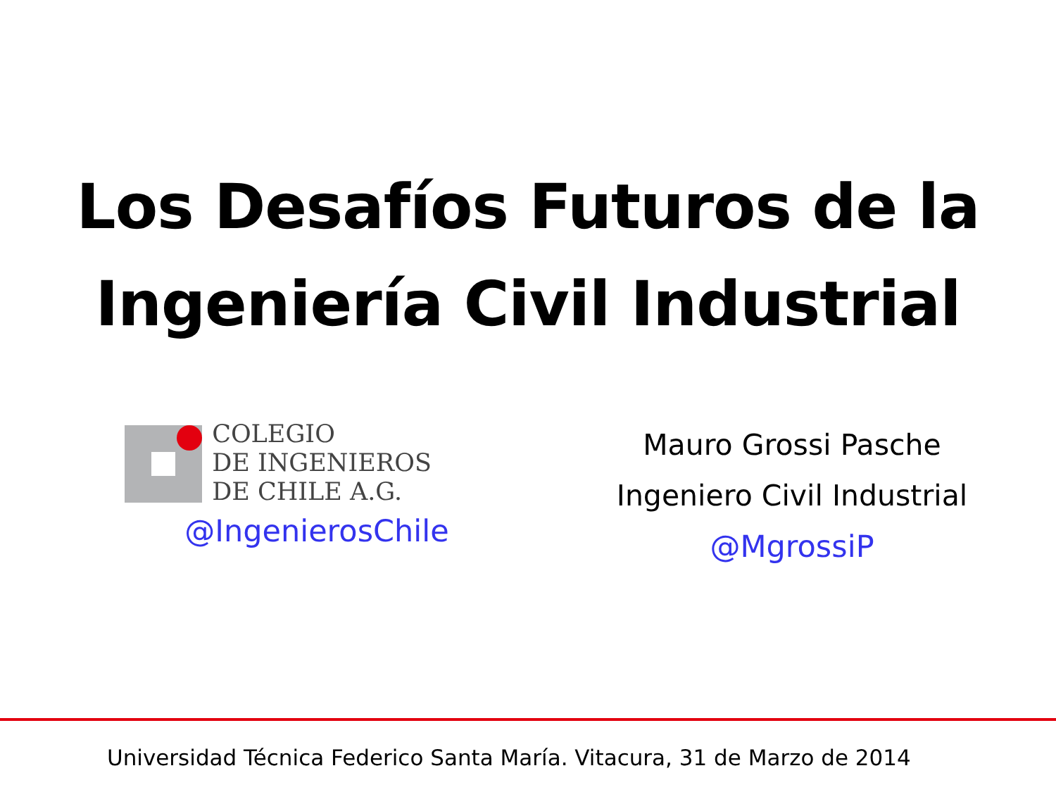Los Desafíos Futuros de la
Ingeniería Civil Industrial
COLEGIO
DE INGENIEROS
DE CHILE A.G.
@IngenierosChile
Mauro Grossi Pasche
Ingeniero Civil Industrial
@MgrossiP
Universidad Técnica Federico Santa María. Vitacura, 31 de Marzo de 2014